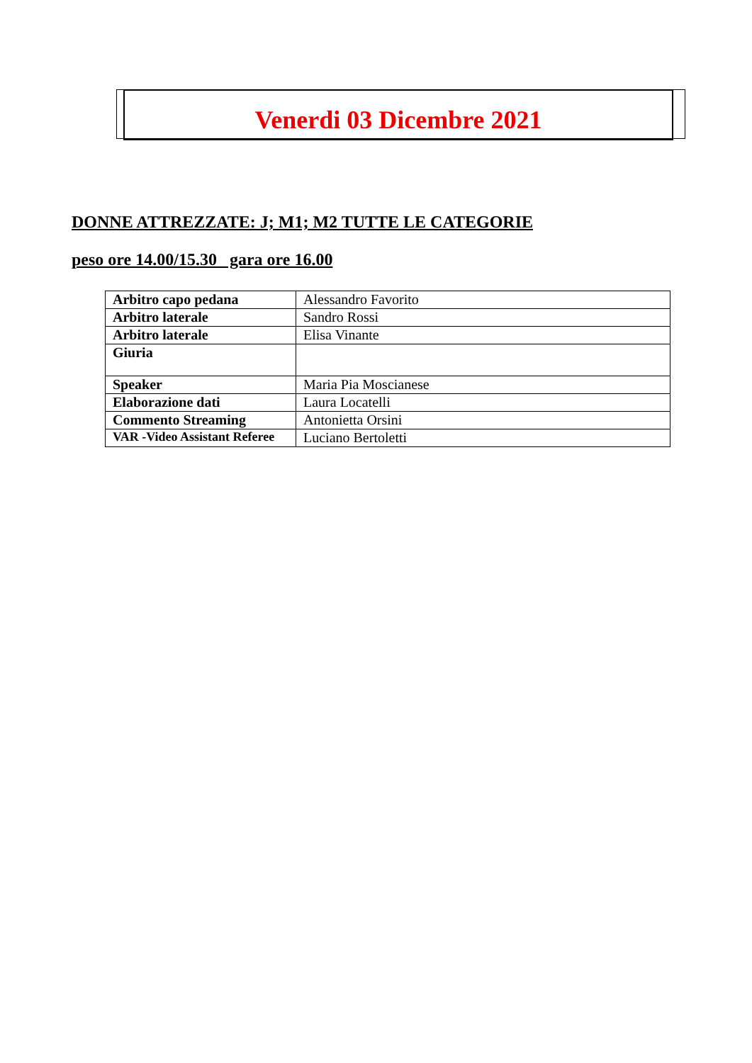Venerdi 03 Dicembre 2021
DONNE ATTREZZATE: J; M1; M2 TUTTE LE CATEGORIE
peso ore 14.00/15.30 gara ore 16.00
| Arbitro capo pedana | Alessandro Favorito |
| Arbitro laterale | Sandro Rossi |
| Arbitro laterale | Elisa Vinante |
| Giuria | |
| Speaker | Maria Pia Moscianese |
| Elaborazione dati | Laura Locatelli |
| Commento Streaming | Antonietta Orsini |
| VAR -Video Assistant Referee | Luciano Bertoletti |